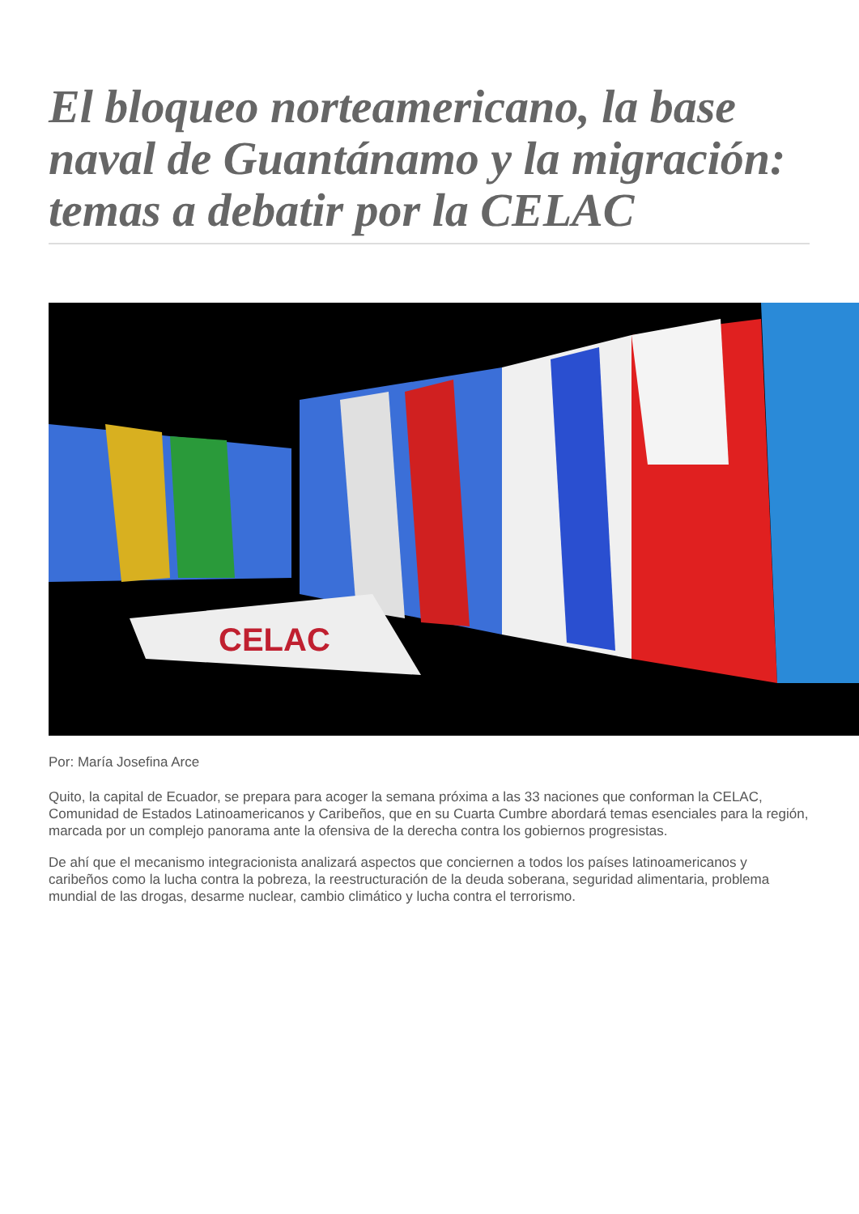El bloqueo norteamericano, la base naval de Guantánamo y la migración: temas a debatir por la CELAC
CELAC
Por: María Josefina Arce
Quito, la capital de Ecuador, se prepara para acoger la semana próxima a las 33 naciones que conforman la CELAC, Comunidad de Estados Latinoamericanos y Caribeños, que en su Cuarta Cumbre abordará temas esenciales para la región, marcada por un complejo panorama ante la ofensiva de la derecha contra los gobiernos progresistas.
De ahí que el mecanismo integracionista analizará aspectos que conciernen a todos los países latinoamericanos y caribeños como la lucha contra la pobreza, la reestructuración de la deuda soberana, seguridad alimentaria, problema mundial de las drogas, desarme nuclear, cambio climático y lucha contra el terrorismo.